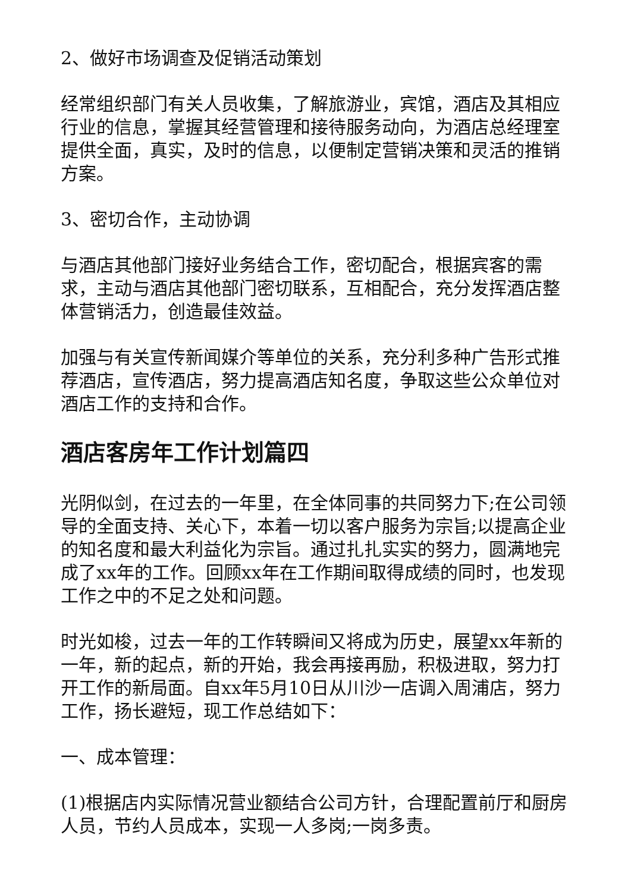2、做好市场调查及促销活动策划
经常组织部门有关人员收集，了解旅游业，宾馆，酒店及其相应行业的信息，掌握其经营管理和接待服务动向，为酒店总经理室提供全面，真实，及时的信息，以便制定营销决策和灵活的推销方案。
3、密切合作，主动协调
与酒店其他部门接好业务结合工作，密切配合，根据宾客的需求，主动与酒店其他部门密切联系，互相配合，充分发挥酒店整体营销活力，创造最佳效益。
加强与有关宣传新闻媒介等单位的关系，充分利多种广告形式推荐酒店，宣传酒店，努力提高酒店知名度，争取这些公众单位对酒店工作的支持和合作。
酒店客房年工作计划篇四
光阴似剑，在过去的一年里，在全体同事的共同努力下;在公司领导的全面支持、关心下，本着一切以客户服务为宗旨;以提高企业的知名度和最大利益化为宗旨。通过扎扎实实的努力，圆满地完成了xx年的工作。回顾xx年在工作期间取得成绩的同时，也发现工作之中的不足之处和问题。
时光如梭，过去一年的工作转瞬间又将成为历史，展望xx年新的一年，新的起点，新的开始，我会再接再励，积极进取，努力打开工作的新局面。自xx年5月10日从川沙一店调入周浦店，努力工作，扬长避短，现工作总结如下：
一、成本管理：
(1)根据店内实际情况营业额结合公司方针，合理配置前厅和厨房人员，节约人员成本，实现一人多岗;一岗多责。